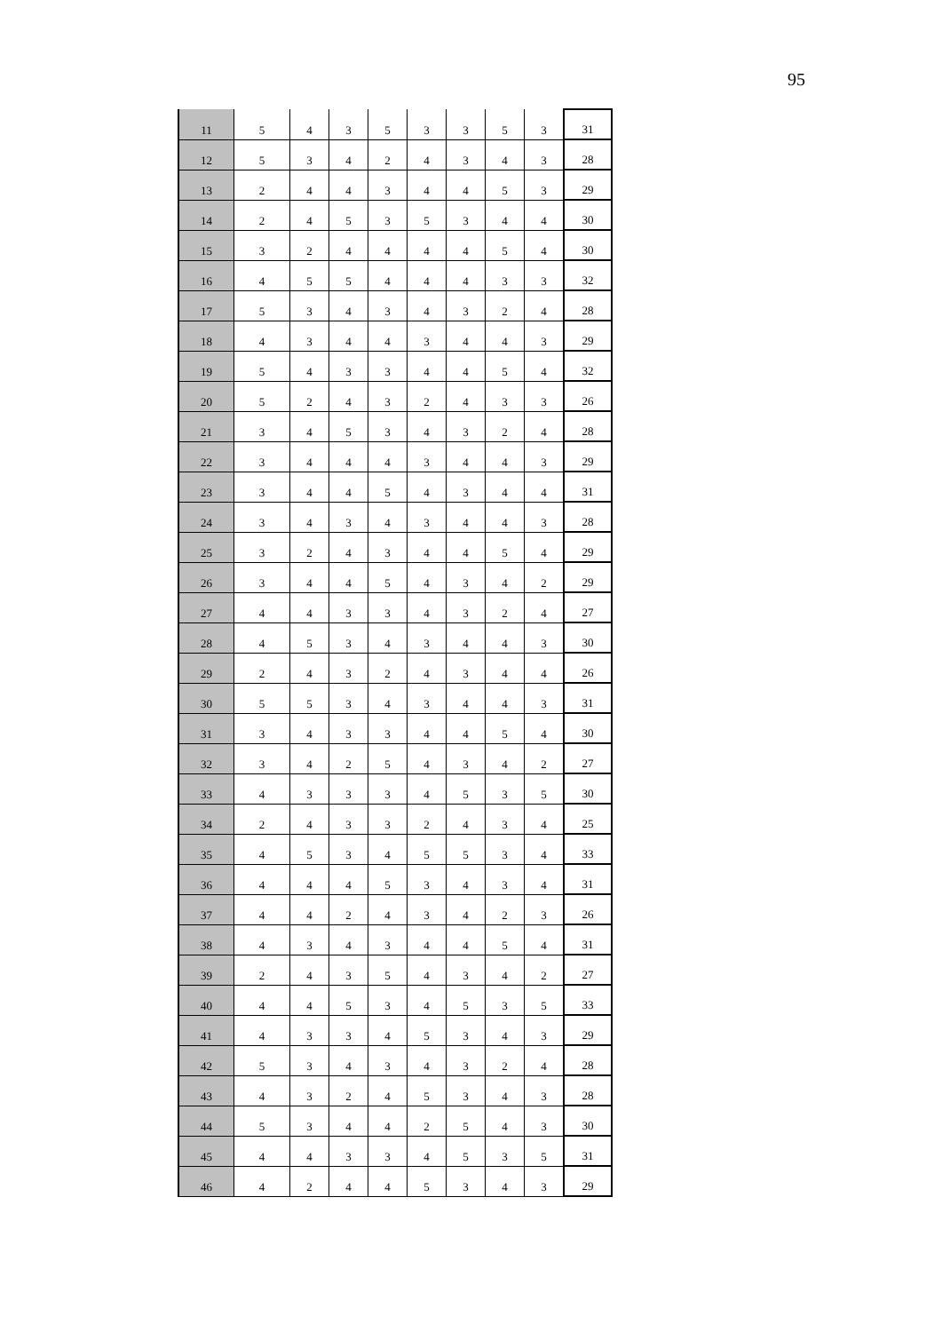95
| 11 | 5 | 4 | 3 | 5 | 3 | 3 | 5 | 3 | 31 |
| 12 | 5 | 3 | 4 | 2 | 4 | 3 | 4 | 3 | 28 |
| 13 | 2 | 4 | 4 | 3 | 4 | 4 | 5 | 3 | 29 |
| 14 | 2 | 4 | 5 | 3 | 5 | 3 | 4 | 4 | 30 |
| 15 | 3 | 2 | 4 | 4 | 4 | 4 | 5 | 4 | 30 |
| 16 | 4 | 5 | 5 | 4 | 4 | 4 | 3 | 3 | 32 |
| 17 | 5 | 3 | 4 | 3 | 4 | 3 | 2 | 4 | 28 |
| 18 | 4 | 3 | 4 | 4 | 3 | 4 | 4 | 3 | 29 |
| 19 | 5 | 4 | 3 | 3 | 4 | 4 | 5 | 4 | 32 |
| 20 | 5 | 2 | 4 | 3 | 2 | 4 | 3 | 3 | 26 |
| 21 | 3 | 4 | 5 | 3 | 4 | 3 | 2 | 4 | 28 |
| 22 | 3 | 4 | 4 | 4 | 3 | 4 | 4 | 3 | 29 |
| 23 | 3 | 4 | 4 | 5 | 4 | 3 | 4 | 4 | 31 |
| 24 | 3 | 4 | 3 | 4 | 3 | 4 | 4 | 3 | 28 |
| 25 | 3 | 2 | 4 | 3 | 4 | 4 | 5 | 4 | 29 |
| 26 | 3 | 4 | 4 | 5 | 4 | 3 | 4 | 2 | 29 |
| 27 | 4 | 4 | 3 | 3 | 4 | 3 | 2 | 4 | 27 |
| 28 | 4 | 5 | 3 | 4 | 3 | 4 | 4 | 3 | 30 |
| 29 | 2 | 4 | 3 | 2 | 4 | 3 | 4 | 4 | 26 |
| 30 | 5 | 5 | 3 | 4 | 3 | 4 | 4 | 3 | 31 |
| 31 | 3 | 4 | 3 | 3 | 4 | 4 | 5 | 4 | 30 |
| 32 | 3 | 4 | 2 | 5 | 4 | 3 | 4 | 2 | 27 |
| 33 | 4 | 3 | 3 | 3 | 4 | 5 | 3 | 5 | 30 |
| 34 | 2 | 4 | 3 | 3 | 2 | 4 | 3 | 4 | 25 |
| 35 | 4 | 5 | 3 | 4 | 5 | 5 | 3 | 4 | 33 |
| 36 | 4 | 4 | 4 | 5 | 3 | 4 | 3 | 4 | 31 |
| 37 | 4 | 4 | 2 | 4 | 3 | 4 | 2 | 3 | 26 |
| 38 | 4 | 3 | 4 | 3 | 4 | 4 | 5 | 4 | 31 |
| 39 | 2 | 4 | 3 | 5 | 4 | 3 | 4 | 2 | 27 |
| 40 | 4 | 4 | 5 | 3 | 4 | 5 | 3 | 5 | 33 |
| 41 | 4 | 3 | 3 | 4 | 5 | 3 | 4 | 3 | 29 |
| 42 | 5 | 3 | 4 | 3 | 4 | 3 | 2 | 4 | 28 |
| 43 | 4 | 3 | 2 | 4 | 5 | 3 | 4 | 3 | 28 |
| 44 | 5 | 3 | 4 | 4 | 2 | 5 | 4 | 3 | 30 |
| 45 | 4 | 4 | 3 | 3 | 4 | 5 | 3 | 5 | 31 |
| 46 | 4 | 2 | 4 | 4 | 5 | 3 | 4 | 3 | 29 |